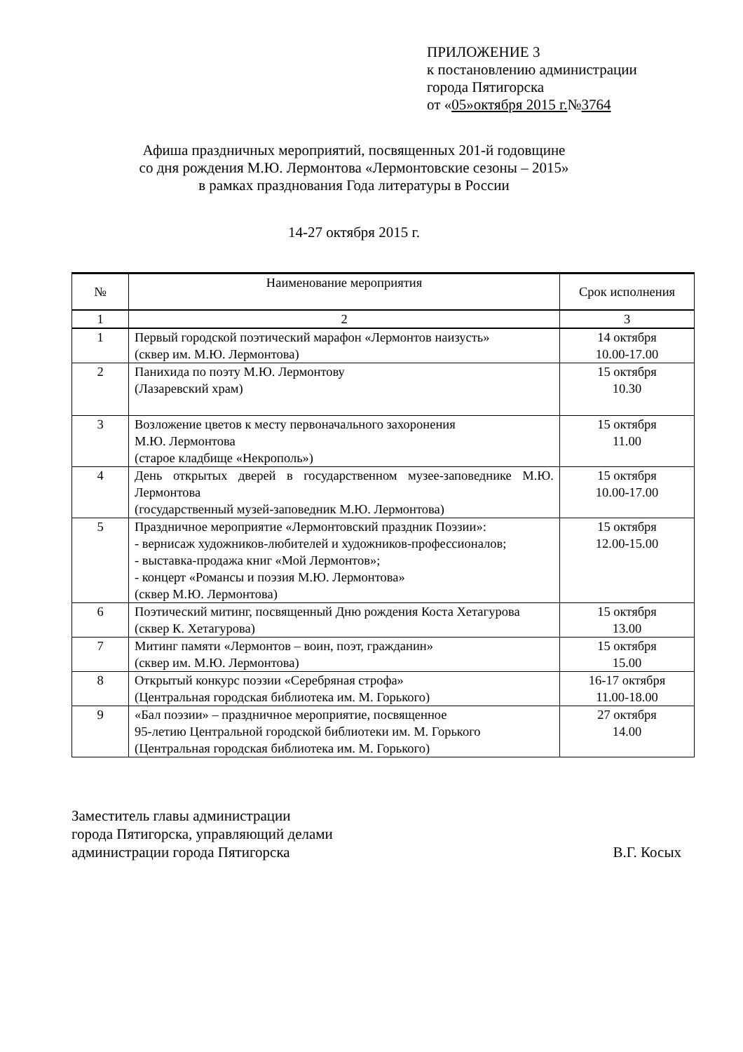ПРИЛОЖЕНИЕ 3
к постановлению администрации
города Пятигорска
от «05»октября 2015 г.№3764
Афиша праздничных мероприятий, посвященных 201-й годовщине
со дня рождения М.Ю. Лермонтова «Лермонтовские сезоны – 2015»
в рамках празднования Года литературы в России
14-27 октября 2015 г.
| № | Наименование мероприятия | Срок исполнения |
| --- | --- | --- |
| 1 | 2 | 3 |
| 1 | Первый городской поэтический марафон «Лермонтов наизусть» (сквер им. М.Ю. Лермонтова) | 14 октября 10.00-17.00 |
| 2 | Панихида по поэту М.Ю. Лермонтову (Лазаревский храм) | 15 октября 10.30 |
| 3 | Возложение цветов к месту первоначального захоронения М.Ю. Лермонтова (старое кладбище «Некрополь») | 15 октября 11.00 |
| 4 | День открытых дверей в государственном музее-заповеднике М.Ю. Лермонтова (государственный музей-заповедник М.Ю. Лермонтова) | 15 октября 10.00-17.00 |
| 5 | Праздничное мероприятие «Лермонтовский праздник Поэзии»: - вернисаж художников-любителей и художников-профессионалов; - выставка-продажа книг «Мой Лермонтов»; - концерт «Романсы и поэзия М.Ю. Лермонтова» (сквер М.Ю. Лермонтова) | 15 октября 12.00-15.00 |
| 6 | Поэтический митинг, посвященный Дню рождения Коста Хетагурова (сквер К. Хетагурова) | 15 октября 13.00 |
| 7 | Митинг памяти «Лермонтов – воин, поэт, гражданин» (сквер им. М.Ю. Лермонтова) | 15 октября 15.00 |
| 8 | Открытый конкурс поэзии «Серебряная строфа» (Центральная городская библиотека им. М. Горького) | 16-17 октября 11.00-18.00 |
| 9 | «Бал поэзии» – праздничное мероприятие, посвященное 95-летию Центральной городской библиотеки им. М. Горького (Центральная городская библиотека им. М. Горького) | 27 октября 14.00 |
Заместитель главы администрации
города Пятигорска, управляющий делами
администрации города Пятигорска В.Г. Косых